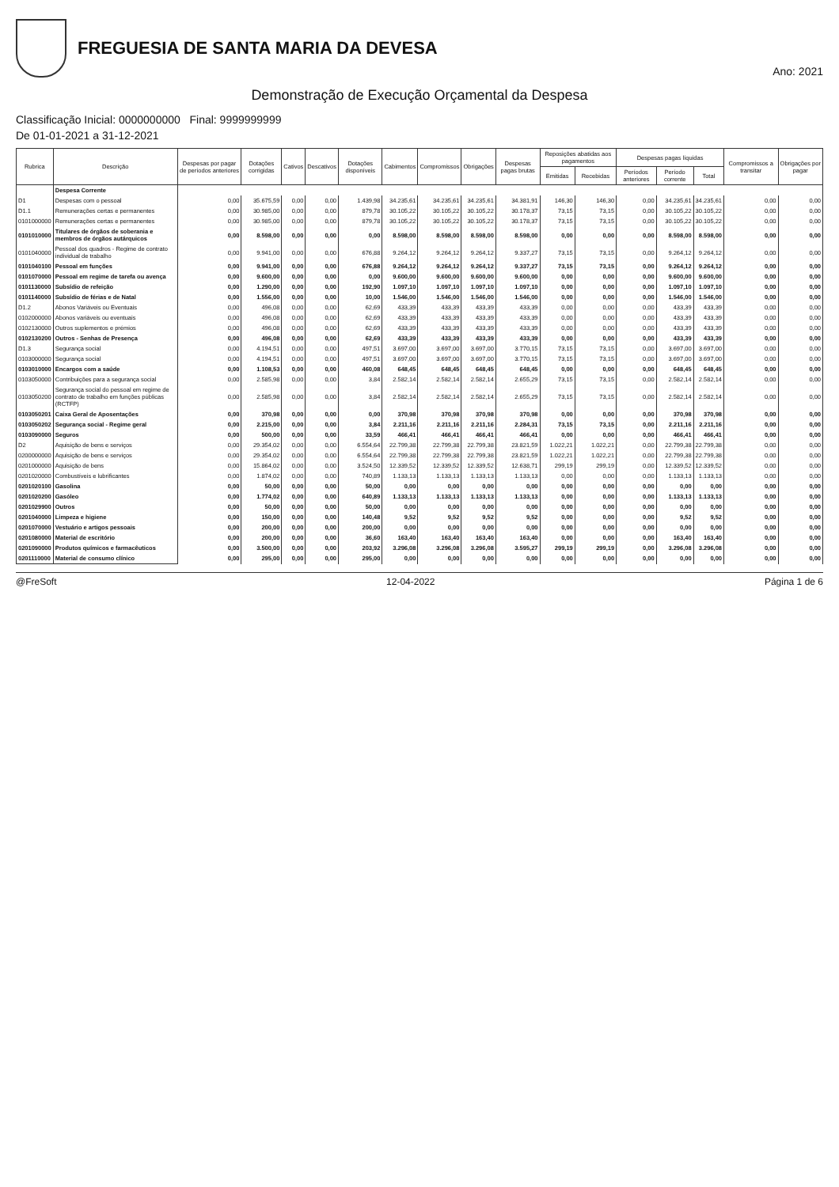FREGUESIA DE SANTA MARIA DA DEVESA
Ano: 2021
Demonstração de Execução Orçamental da Despesa
Classificação Inicial: 0000000000 Final: 9999999999
De 01-01-2021 a 31-12-2021
| Rubrica | Descrição | Despesas por pagar de períodos anteriores | Dotações corrigidas | Cativos | Descativos | Dotações disponíveis | Cabimentos | Compromissos | Obrigações | Despesas pagas brutas | Reposições abatidas aos pagamentos | | Despesas pagas líquidas | | | Compromissos a transitar | Obrigações por pagar |
| --- | --- | --- | --- | --- | --- | --- | --- | --- | --- | --- | --- | --- | --- | --- | --- | --- | --- |
| | | | | | | | | | | | Emitidas | Recebidas | Períodos anteriores | Período corrente | Total | | |
| | Despesa Corrente | | | | | | | | | | | | | | | | |
| D1 | Despesas com o pessoal | 0,00 | 35.675,59 | 0,00 | 0,00 | 1.439,98 | 34.235,61 | 34.235,61 | 34.235,61 | 34.381,91 | 146,30 | 146,30 | 0,00 | 34.235,61 | 34.235,61 | 0,00 | 0,00 |
| D1.1 | Remunerações certas e permanentes | 0,00 | 30.985,00 | 0,00 | 0,00 | 879,78 | 30.105,22 | 30.105,22 | 30.105,22 | 30.178,37 | 73,15 | 73,15 | 0,00 | 30.105,22 | 30.105,22 | 0,00 | 0,00 |
| 0101000000 | Remunerações certas e permanentes | 0,00 | 30.985,00 | 0,00 | 0,00 | 879,78 | 30.105,22 | 30.105,22 | 30.105,22 | 30.178,37 | 73,15 | 73,15 | 0,00 | 30.105,22 | 30.105,22 | 0,00 | 0,00 |
| 0101010000 | Titulares de órgãos de soberania e membros de órgãos autárquicos | 0,00 | 8.598,00 | 0,00 | 0,00 | 0,00 | 8.598,00 | 8.598,00 | 8.598,00 | 8.598,00 | 0,00 | 0,00 | 0,00 | 8.598,00 | 8.598,00 | 0,00 | 0,00 |
| 0101040000 | Pessoal dos quadros - Regime de contrato individual de trabalho | 0,00 | 9.941,00 | 0,00 | 0,00 | 676,88 | 9.264,12 | 9.264,12 | 9.264,12 | 9.337,27 | 73,15 | 73,15 | 0,00 | 9.264,12 | 9.264,12 | 0,00 | 0,00 |
| 0101040100 | Pessoal em funções | 0,00 | 9.941,00 | 0,00 | 0,00 | 676,88 | 9.264,12 | 9.264,12 | 9.264,12 | 9.337,27 | 73,15 | 73,15 | 0,00 | 9.264,12 | 9.264,12 | 0,00 | 0,00 |
| 0101070000 | Pessoal em regime de tarefa ou avença | 0,00 | 9.600,00 | 0,00 | 0,00 | 0,00 | 9.600,00 | 9.600,00 | 9.600,00 | 9.600,00 | 0,00 | 0,00 | 0,00 | 9.600,00 | 9.600,00 | 0,00 | 0,00 |
| 0101130000 | Subsídio de refeição | 0,00 | 1.290,00 | 0,00 | 0,00 | 192,90 | 1.097,10 | 1.097,10 | 1.097,10 | 1.097,10 | 0,00 | 0,00 | 0,00 | 1.097,10 | 1.097,10 | 0,00 | 0,00 |
| 0101140000 | Subsídio de férias e de Natal | 0,00 | 1.556,00 | 0,00 | 0,00 | 10,00 | 1.546,00 | 1.546,00 | 1.546,00 | 1.546,00 | 0,00 | 0,00 | 0,00 | 1.546,00 | 1.546,00 | 0,00 | 0,00 |
| D1.2 | Abonos Variáveis ou Eventuais | 0,00 | 496,08 | 0,00 | 0,00 | 62,69 | 433,39 | 433,39 | 433,39 | 433,39 | 0,00 | 0,00 | 0,00 | 433,39 | 433,39 | 0,00 | 0,00 |
| 0102000000 | Abonos variáveis ou eventuais | 0,00 | 496,08 | 0,00 | 0,00 | 62,69 | 433,39 | 433,39 | 433,39 | 433,39 | 0,00 | 0,00 | 0,00 | 433,39 | 433,39 | 0,00 | 0,00 |
| 0102130000 | Outros suplementos e prémios | 0,00 | 496,08 | 0,00 | 0,00 | 62,69 | 433,39 | 433,39 | 433,39 | 433,39 | 0,00 | 0,00 | 0,00 | 433,39 | 433,39 | 0,00 | 0,00 |
| 0102130200 | Outros - Senhas de Presença | 0,00 | 496,08 | 0,00 | 0,00 | 62,69 | 433,39 | 433,39 | 433,39 | 433,39 | 0,00 | 0,00 | 0,00 | 433,39 | 433,39 | 0,00 | 0,00 |
| D1.3 | Segurança social | 0,00 | 4.194,51 | 0,00 | 0,00 | 497,51 | 3.697,00 | 3.697,00 | 3.697,00 | 3.770,15 | 73,15 | 73,15 | 0,00 | 3.697,00 | 3.697,00 | 0,00 | 0,00 |
| 0103000000 | Segurança social | 0,00 | 4.194,51 | 0,00 | 0,00 | 497,51 | 3.697,00 | 3.697,00 | 3.697,00 | 3.770,15 | 73,15 | 73,15 | 0,00 | 3.697,00 | 3.697,00 | 0,00 | 0,00 |
| 0103010000 | Encargos com a saúde | 0,00 | 1.108,53 | 0,00 | 0,00 | 460,08 | 648,45 | 648,45 | 648,45 | 648,45 | 0,00 | 0,00 | 0,00 | 648,45 | 648,45 | 0,00 | 0,00 |
| 0103050000 | Contribuições para a segurança social | 0,00 | 2.585,98 | 0,00 | 0,00 | 3,84 | 2.582,14 | 2.582,14 | 2.582,14 | 2.655,29 | 73,15 | 73,15 | 0,00 | 2.582,14 | 2.582,14 | 0,00 | 0,00 |
| 0103050200 | Segurança social do pessoal em regime de contrato de trabalho em funções públicas (RCTFP) | 0,00 | 2.585,98 | 0,00 | 0,00 | 3,84 | 2.582,14 | 2.582,14 | 2.582,14 | 2.655,29 | 73,15 | 73,15 | 0,00 | 2.582,14 | 2.582,14 | 0,00 | 0,00 |
| 0103050201 | Caixa Geral de Aposentações | 0,00 | 370,98 | 0,00 | 0,00 | 0,00 | 370,98 | 370,98 | 370,98 | 370,98 | 0,00 | 0,00 | 0,00 | 370,98 | 370,98 | 0,00 | 0,00 |
| 0103050202 | Segurança social - Regime geral | 0,00 | 2.215,00 | 0,00 | 0,00 | 3,84 | 2.211,16 | 2.211,16 | 2.211,16 | 2.284,31 | 73,15 | 73,15 | 0,00 | 2.211,16 | 2.211,16 | 0,00 | 0,00 |
| 0103090000 | Seguros | 0,00 | 500,00 | 0,00 | 0,00 | 33,59 | 466,41 | 466,41 | 466,41 | 466,41 | 0,00 | 0,00 | 0,00 | 466,41 | 466,41 | 0,00 | 0,00 |
| D2 | Aquisição de bens e serviços | 0,00 | 29.354,02 | 0,00 | 0,00 | 6.554,64 | 22.799,38 | 22.799,38 | 22.799,38 | 23.821,59 | 1.022,21 | 1.022,21 | 0,00 | 22.799,38 | 22.799,38 | 0,00 | 0,00 |
| 0200000000 | Aquisição de bens e serviços | 0,00 | 29.354,02 | 0,00 | 0,00 | 6.554,64 | 22.799,38 | 22.799,38 | 22.799,38 | 23.821,59 | 1.022,21 | 1.022,21 | 0,00 | 22.799,38 | 22.799,38 | 0,00 | 0,00 |
| 0201000000 | Aquisição de bens | 0,00 | 15.864,02 | 0,00 | 0,00 | 3.524,50 | 12.339,52 | 12.339,52 | 12.339,52 | 12.638,71 | 299,19 | 299,19 | 0,00 | 12.339,52 | 12.339,52 | 0,00 | 0,00 |
| 0201020000 | Combustíveis e lubrificantes | 0,00 | 1.874,02 | 0,00 | 0,00 | 740,89 | 1.133,13 | 1.133,13 | 1.133,13 | 1.133,13 | 0,00 | 0,00 | 0,00 | 1.133,13 | 1.133,13 | 0,00 | 0,00 |
| 0201020100 | Gasolina | 0,00 | 50,00 | 0,00 | 0,00 | 50,00 | 0,00 | 0,00 | 0,00 | 0,00 | 0,00 | 0,00 | 0,00 | 0,00 | 0,00 | 0,00 | 0,00 |
| 0201020200 | Gasóleo | 0,00 | 1.774,02 | 0,00 | 0,00 | 640,89 | 1.133,13 | 1.133,13 | 1.133,13 | 1.133,13 | 0,00 | 0,00 | 0,00 | 1.133,13 | 1.133,13 | 0,00 | 0,00 |
| 0201029900 | Outros | 0,00 | 50,00 | 0,00 | 0,00 | 50,00 | 0,00 | 0,00 | 0,00 | 0,00 | 0,00 | 0,00 | 0,00 | 0,00 | 0,00 | 0,00 | 0,00 |
| 0201040000 | Limpeza e higiene | 0,00 | 150,00 | 0,00 | 0,00 | 140,48 | 9,52 | 9,52 | 9,52 | 9,52 | 0,00 | 0,00 | 0,00 | 9,52 | 9,52 | 0,00 | 0,00 |
| 0201070000 | Vestuário e artigos pessoais | 0,00 | 200,00 | 0,00 | 0,00 | 200,00 | 0,00 | 0,00 | 0,00 | 0,00 | 0,00 | 0,00 | 0,00 | 0,00 | 0,00 | 0,00 | 0,00 |
| 0201080000 | Material de escritório | 0,00 | 200,00 | 0,00 | 0,00 | 36,60 | 163,40 | 163,40 | 163,40 | 163,40 | 0,00 | 0,00 | 0,00 | 163,40 | 163,40 | 0,00 | 0,00 |
| 0201090000 | Produtos químicos e farmacêuticos | 0,00 | 3.500,00 | 0,00 | 0,00 | 203,92 | 3.296,08 | 3.296,08 | 3.296,08 | 3.595,27 | 299,19 | 299,19 | 0,00 | 3.296,08 | 3.296,08 | 0,00 | 0,00 |
| 0201110000 | Material de consumo clínico | 0,00 | 295,00 | 0,00 | 0,00 | 295,00 | 0,00 | 0,00 | 0,00 | 0,00 | 0,00 | 0,00 | 0,00 | 0,00 | 0,00 | 0,00 | 0,00 |
@FreSoft 12-04-2022 Página 1 de 6